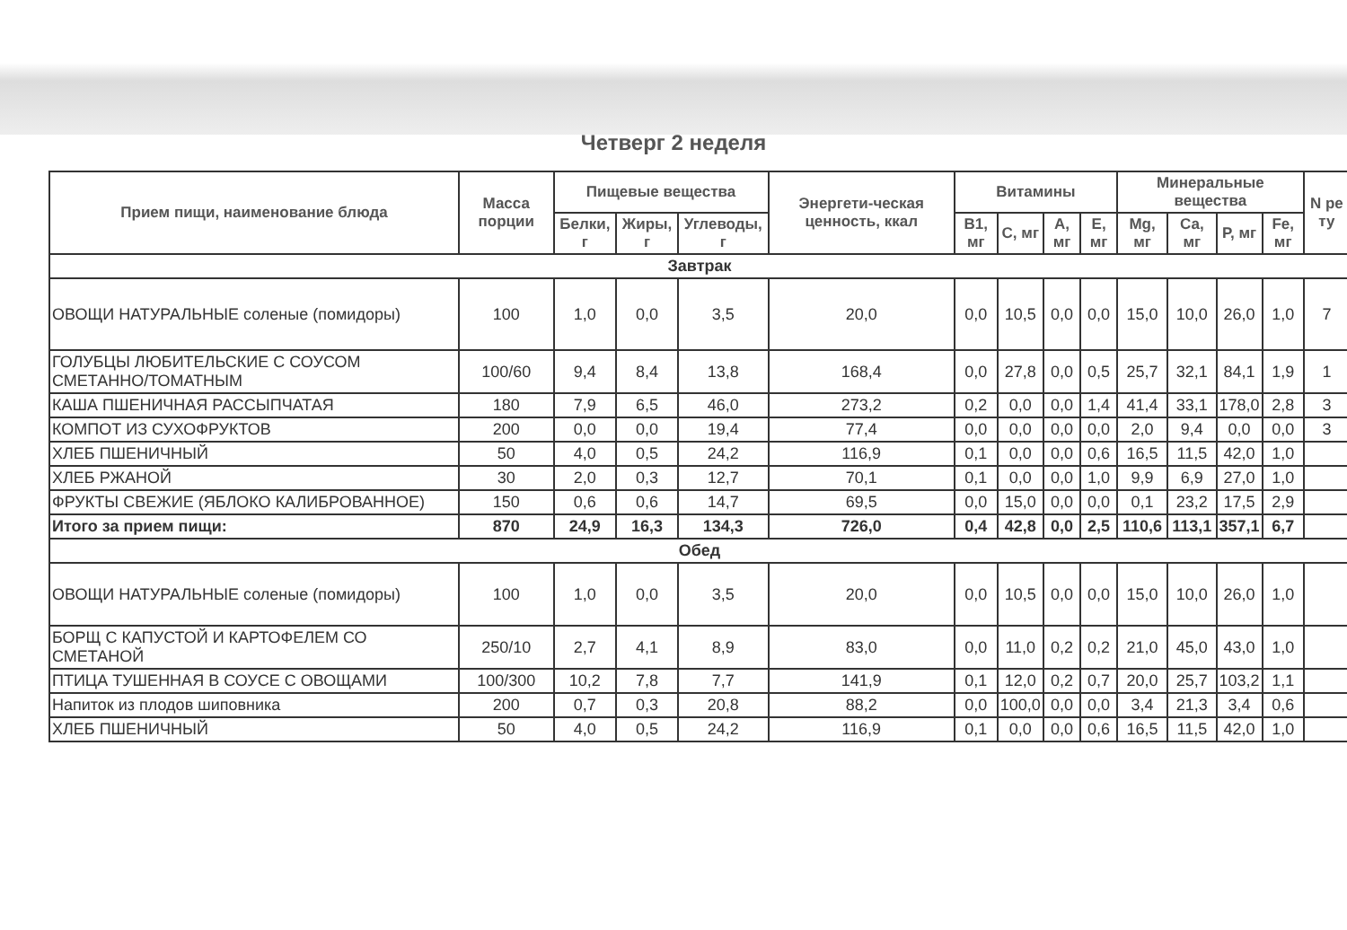Четверг 2 неделя
| Прием пищи, наименование блюда | Масса порции | Пищевые вещества | | | Энергети-ческая ценность, ккал | Витамины | | | | Минеральные вещества | | | | N ре ту |
| --- | --- | --- | --- | --- | --- | --- | --- | --- | --- | --- | --- | --- | --- | --- |
| | | Белки, г | Жиры, г | Углеводы, г | | В1, мг | С, мг | А, мг | Е, мг | Mg, мг | Са, мг | Р, мг | Fe, мг | |
| Завтрак | | | | | | | | | | | | | | |
| ОВОЩИ НАТУРАЛЬНЫЕ соленые (помидоры) | 100 | 1,0 | 0,0 | 3,5 | 20,0 | 0,0 | 10,5 | 0,0 | 0,0 | 15,0 | 10,0 | 26,0 | 1,0 | 7 |
| ГОЛУБЦЫ ЛЮБИТЕЛЬСКИЕ С СОУСОМ СМЕТАННО/ТОМАТНЫМ | 100/60 | 9,4 | 8,4 | 13,8 | 168,4 | 0,0 | 27,8 | 0,0 | 0,5 | 25,7 | 32,1 | 84,1 | 1,9 | 1 |
| КАША ПШЕНИЧНАЯ РАССЫПЧАТАЯ | 180 | 7,9 | 6,5 | 46,0 | 273,2 | 0,2 | 0,0 | 0,0 | 1,4 | 41,4 | 33,1 | 178,0 | 2,8 | 3 |
| КОМПОТ ИЗ СУХОФРУКТОВ | 200 | 0,0 | 0,0 | 19,4 | 77,4 | 0,0 | 0,0 | 0,0 | 0,0 | 2,0 | 9,4 | 0,0 | 0,0 | 3 |
| ХЛЕБ ПШЕНИЧНЫЙ | 50 | 4,0 | 0,5 | 24,2 | 116,9 | 0,1 | 0,0 | 0,0 | 0,6 | 16,5 | 11,5 | 42,0 | 1,0 | |
| ХЛЕБ РЖАНОЙ | 30 | 2,0 | 0,3 | 12,7 | 70,1 | 0,1 | 0,0 | 0,0 | 1,0 | 9,9 | 6,9 | 27,0 | 1,0 | |
| ФРУКТЫ СВЕЖИЕ (ЯБЛОКО КАЛИБРОВАННОЕ) | 150 | 0,6 | 0,6 | 14,7 | 69,5 | 0,0 | 15,0 | 0,0 | 0,0 | 0,1 | 23,2 | 17,5 | 2,9 | |
| Итого за прием пищи: | 870 | 24,9 | 16,3 | 134,3 | 726,0 | 0,4 | 42,8 | 0,0 | 2,5 | 110,6 | 113,1 | 357,1 | 6,7 | |
| Обед | | | | | | | | | | | | | | |
| ОВОЩИ НАТУРАЛЬНЫЕ соленые (помидоры) | 100 | 1,0 | 0,0 | 3,5 | 20,0 | 0,0 | 10,5 | 0,0 | 0,0 | 15,0 | 10,0 | 26,0 | 1,0 | |
| БОРЩ С КАПУСТОЙ И КАРТОФЕЛЕМ СО СМЕТАНОЙ | 250/10 | 2,7 | 4,1 | 8,9 | 83,0 | 0,0 | 11,0 | 0,2 | 0,2 | 21,0 | 45,0 | 43,0 | 1,0 | |
| ПТИЦА ТУШЕННАЯ В СОУСЕ С ОВОЩАМИ | 100/300 | 10,2 | 7,8 | 7,7 | 141,9 | 0,1 | 12,0 | 0,2 | 0,7 | 20,0 | 25,7 | 103,2 | 1,1 | |
| Напиток из плодов шиповника | 200 | 0,7 | 0,3 | 20,8 | 88,2 | 0,0 | 100,0 | 0,0 | 0,0 | 3,4 | 21,3 | 3,4 | 0,6 | |
| ХЛЕБ ПШЕНИЧНЫЙ | 50 | 4,0 | 0,5 | 24,2 | 116,9 | 0,1 | 0,0 | 0,0 | 0,6 | 16,5 | 11,5 | 42,0 | 1,0 | |